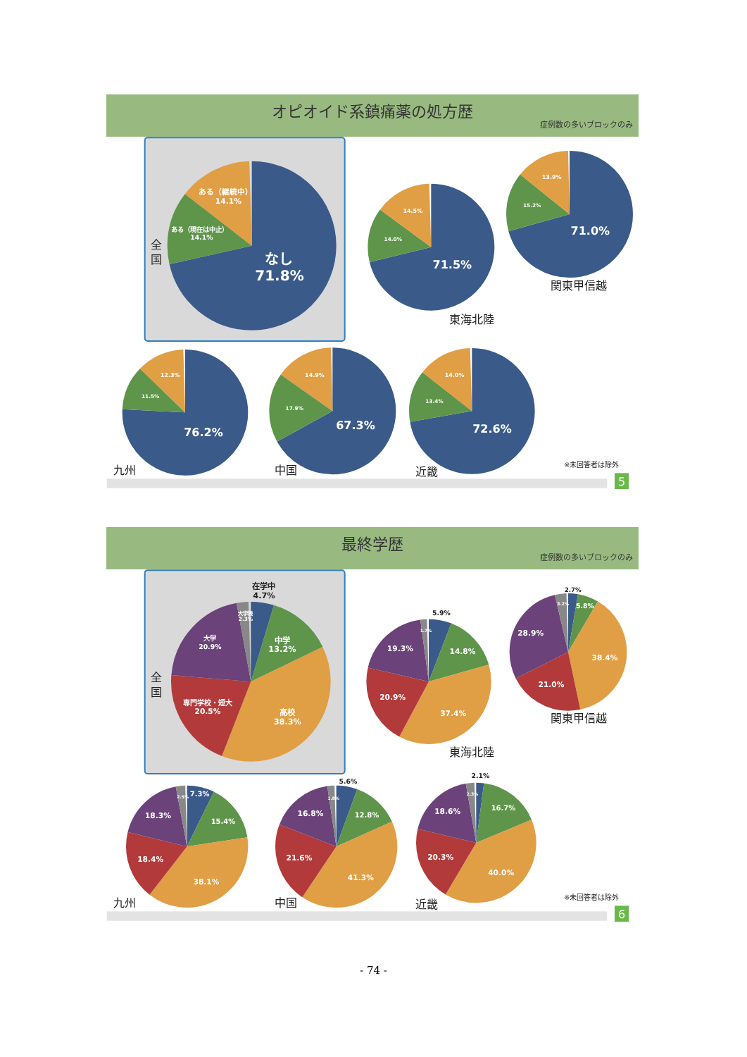オピオイド系鎮痛薬の処方歴
症例数の多いブロックのみ
ある（継続中）
14.1%
ある（現在は中止）
14.1%
なし
71.8%
14.5%
14.0%
71.5%
13.9%
15.2%
71.0%
12.3%
11.5%
76.2%
14.9%
17.9%
67.3%
14.0%
13.4%
72.6%
全
国
東海北陸
関東甲信越
九州
中国
近畿
※未回答者は除外
5
最終学歴
症例数の多いブロックのみ
在学中
4.7%
5.9%
2.7%
5.6%
2.1%
大学院
2.3%
大学
20.9%
中学
13.2%
専門学校・短大
20.5%
高校
38.3%
1.7%
19.3%
14.8%
20.9%
37.4%
3.2%
5.8%
28.9%
38.4%
21.0%
2.5%
7.3%
18.3%
15.4%
18.4%
38.1%
1.8%
16.8%
12.8%
21.6%
41.3%
2.3%
18.6%
16.7%
20.3%
40.0%
全
国
東海北陸
関東甲信越
九州
中国
近畿
※未回答者は除外
6
- 74 -